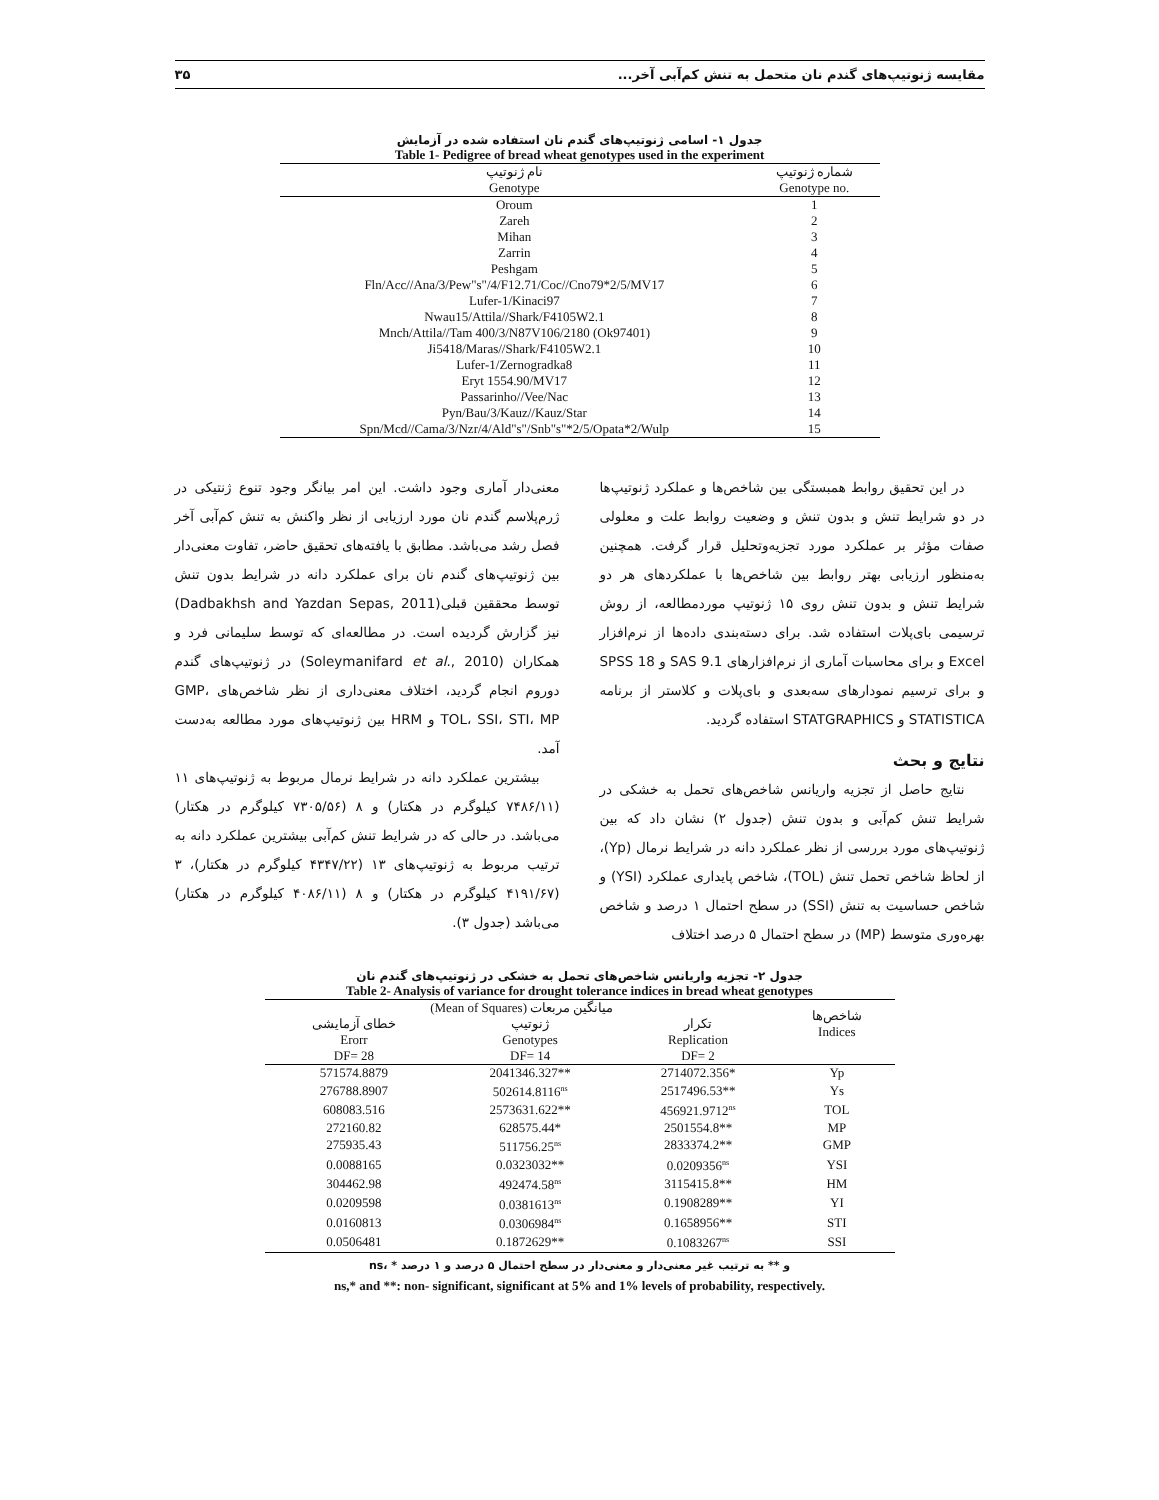مقایسه ژنوتیپ‌های گندم نان متحمل به تنش کم‌آبی آخر... ۳۵
جدول ۱- اسامی ژنوتیپ‌های گندم نان استفاده شده در آزمایش
Table 1- Pedigree of bread wheat genotypes used in the experiment
| نام ژنوتیپ Genotype | شماره ژنوتیپ Genotype no. |
| --- | --- |
| Oroum | 1 |
| Zareh | 2 |
| Mihan | 3 |
| Zarrin | 4 |
| Peshgam | 5 |
| Fln/Acc//Ana/3/Pew"s"/4/F12.71/Coc//Cno79*2/5/MV17 | 6 |
| Lufer-1/Kinaci97 | 7 |
| Nwau15/Attila//Shark/F4105W2.1 | 8 |
| Mnch/Attila//Tam 400/3/N87V106/2180 (Ok97401) | 9 |
| Ji5418/Maras//Shark/F4105W2.1 | 10 |
| Lufer-1/Zernogradka8 | 11 |
| Eryt 1554.90/MV17 | 12 |
| Passarinho//Vee/Nac | 13 |
| Pyn/Bau/3/Kauz//Kauz/Star | 14 |
| Spn/Mcd//Cama/3/Nzr/4/Ald"s"/Snb"s"*2/5/Opata*2/Wulp | 15 |
در این تحقیق روابط همبستگی بین شاخص‌ها و عملکرد ژنوتیپ‌ها در دو شرایط تنش و بدون تنش و وضعیت روابط علت و معلولی صفات مؤثر بر عملکرد مورد تجزیه‌وتحلیل قرار گرفت. همچنین به‌منظور ارزیابی بهتر روابط بین شاخص‌ها با عملکردهای هر دو شرایط تنش و بدون تنش روی ۱۵ ژنوتیپ موردمطالعه، از روش ترسیمی بای‌پلات استفاده شد. برای دسته‌بندی داده‌ها از نرم‌افزار Excel و برای محاسبات آماری از نرم‌افزارهای SAS 9.1 و SPSS 18 و برای ترسیم نمودارهای سه‌بعدی و بای‌پلات و کلاستر از برنامه STATISTICA و STATGRAPHICS استفاده گردید.
نتایج و بحث
نتایج حاصل از تجزیه واریانس شاخص‌های تحمل به خشکی در شرایط تنش کم‌آبی و بدون تنش (جدول ۲) نشان داد که بین ژنوتیپ‌های مورد بررسی از نظر عملکرد دانه در شرایط نرمال (Yp)، از لحاظ شاخص تحمل تنش (TOL)، شاخص پایداری عملکرد (YSI) و شاخص حساسیت به تنش (SSI) در سطح احتمال ۱ درصد و شاخص بهره‌وری متوسط (MP) در سطح احتمال ۵ درصد اختلاف
معنی‌دار آماری وجود داشت. این امر بیانگر وجود تنوع ژنتیکی در ژرم‌پلاسم گندم نان مورد ارزیابی از نظر واکنش به تنش کم‌آبی آخر فصل رشد می‌باشد. مطابق با یافته‌های تحقیق حاضر، تفاوت معنی‌دار بین ژنوتیپ‌های گندم نان برای عملکرد دانه در شرایط بدون تنش توسط محققین قبلی(Dadbakhsh and Yazdan Sepas, 2011) نیز گزارش گردیده است. در مطالعه‌ای که توسط سلیمانی فرد و همکاران (Soleymanifard et al., 2010) در ژنوتیپ‌های گندم دوروم انجام گردید، اختلاف معنی‌داری از نظر شاخص‌های GMP، TOL، SSI، STI، MP و HRM بین ژنوتیپ‌های مورد مطالعه به‌دست آمد.
بیشترین عملکرد دانه در شرایط نرمال مربوط به ژنوتیپ‌های ۱۱ (۷۴۸۶/۱۱ کیلوگرم در هکتار) و ۸ (۷۳۰۵/۵۶ کیلوگرم در هکتار) می‌باشد. در حالی که در شرایط تنش کم‌آبی بیشترین عملکرد دانه به ترتیب مربوط به ژنوتیپ‌های ۱۳ (۴۳۴۷/۲۲ کیلوگرم در هکتار)، ۳ (۴۱۹۱/۶۷ کیلوگرم در هکتار) و ۸ (۴۰۸۶/۱۱ کیلوگرم در هکتار) می‌باشد (جدول ۳).
جدول ۲- تجزیه واریانس شاخص‌های تحمل به خشکی در ژنوتیپ‌های گندم نان
Table 2- Analysis of variance for drought tolerance indices in bread wheat genotypes
| (Mean of Squares) میانگین مربعات | | | شاخص‌ها Indices |
| --- | --- | --- | --- |
| خطای آزمایشی | ژنوتیپ | تکرار | |
| Erorr | Genotypes | Replication | |
| DF= 28 | DF= 14 | DF= 2 | |
| 571574.8879 | 2041346.327** | 2714072.356* | Yp |
| 276788.8907 | 502614.8116<sup>ns</sup> | 2517496.53** | Ys |
| 608083.516 | 2573631.622** | 456921.9712<sup>ns</sup> | TOL |
| 272160.82 | 628575.44* | 2501554.8** | MP |
| 275935.43 | 511756.25<sup>ns</sup> | 2833374.2** | GMP |
| 0.0088165 | 0.0323032** | 0.0209356<sup>ns</sup> | YSI |
| 304462.98 | 492474.58<sup>ns</sup> | 3115415.8** | HM |
| 0.0209598 | 0.0381613<sup>ns</sup> | 0.1908289** | YI |
| 0.0160813 | 0.0306984<sup>ns</sup> | 0.1658956** | STI |
| 0.0506481 | 0.1872629** | 0.1083267<sup>ns</sup> | SSI |
ns، * و ** به ترتیب غیر معنی‌دار و معنی‌دار در سطح احتمال ۵ درصد و ۱ درصد
ns,* and **: non- significant, significant at 5% and 1% levels of probability, respectively.